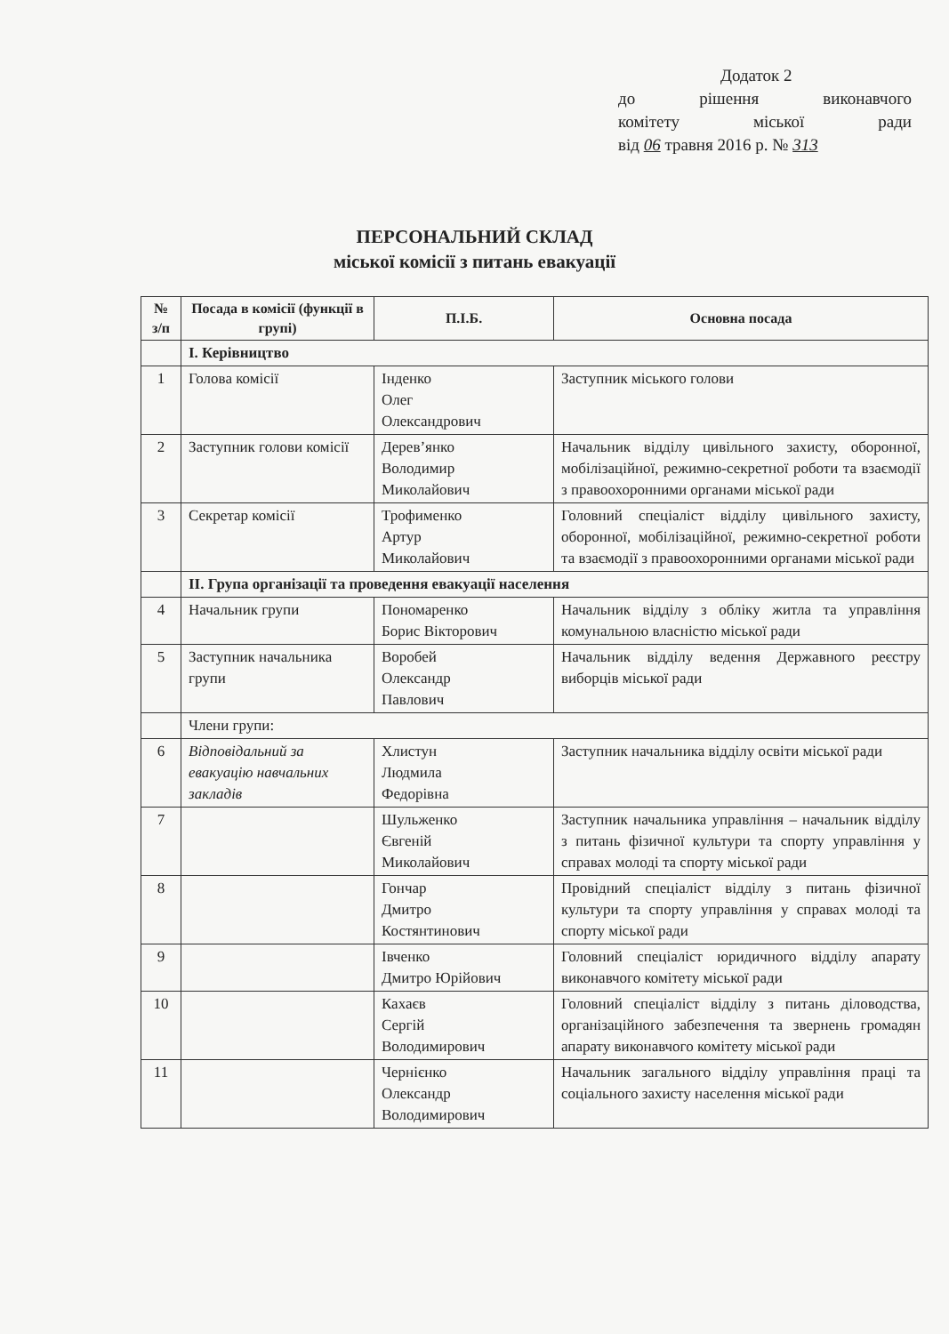Додаток 2
до рішення виконавчого
комітету міської ради
від 06 травня 2016 р. № 313
ПЕРСОНАЛЬНИЙ СКЛАД
міської комісії з питань евакуації
| № з/п | Посада в комісії (функції в групі) | П.І.Б. | Основна посада |
| --- | --- | --- | --- |
| | І. Керівництво | | |
| 1 | Голова комісії | Інденко Олег Олександрович | Заступник міського голови |
| 2 | Заступник голови комісії | Дерев’янко Володимир Миколайович | Начальник відділу цивільного захисту, оборонної, мобілізаційної, режимно-секретної роботи та взаємодії з правоохоронними органами міської ради |
| 3 | Секретар комісії | Трофименко Артур Миколайович | Головний спеціаліст відділу цивільного захисту, оборонної, мобілізаційної, режимно-секретної роботи та взаємодії з правоохоронними органами міської ради |
| | ІІ. Група організації та проведення евакуації населення | | |
| 4 | Начальник групи | Пономаренко Борис Вікторович | Начальник відділу з обліку житла та управління комунальною власністю міської ради |
| 5 | Заступник начальника групи | Воробей Олександр Павлович | Начальник відділу ведення Державного реєстру виборців міської ради |
| | Члени групи: | | |
| 6 | Відповідальний за евакуацію навчальних закладів | Хлистун Людмила Федорівна | Заступник начальника відділу освіти міської ради |
| 7 | | Шульженко Євгеній Миколайович | Заступник начальника управління – начальник відділу з питань фізичної культури та спорту управління у справах молоді та спорту міської ради |
| 8 | | Гончар Дмитро Костянтинович | Провідний спеціаліст відділу з питань фізичної культури та спорту управління у справах молоді та спорту міської ради |
| 9 | | Івченко Дмитро Юрійович | Головний спеціаліст юридичного відділу апарату виконавчого комітету міської ради |
| 10 | | Кахаєв Сергій Володимирович | Головний спеціаліст відділу з питань діловодства, організаційного забезпечення та звернень громадян апарату виконавчого комітету міської ради |
| 11 | | Чернієнко Олександр Володимирович | Начальник загального відділу управління праці та соціального захисту населення міської ради |